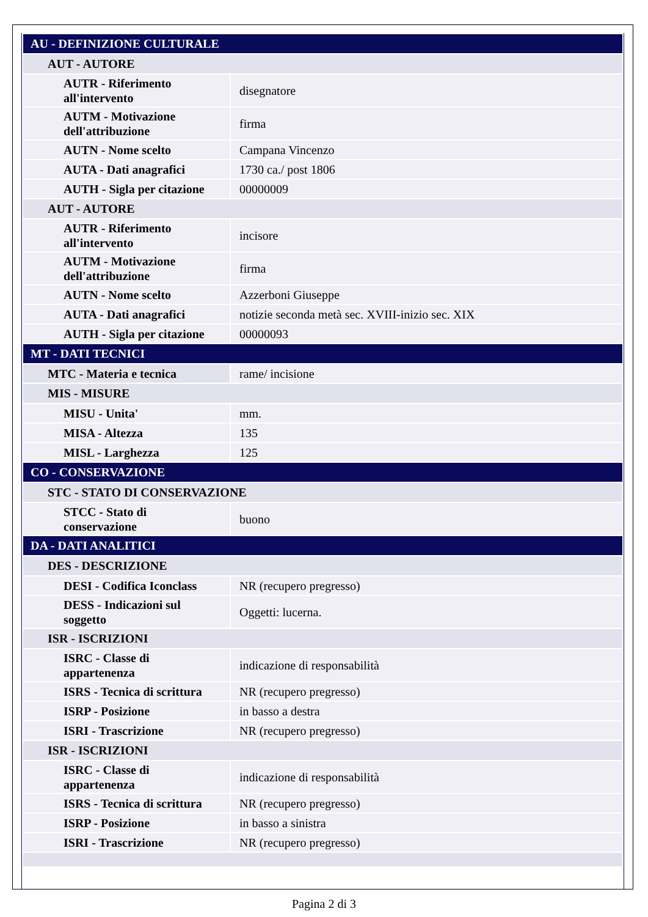| AU - DEFINIZIONE CULTURALE | |
| AUT - AUTORE | |
| AUTR - Riferimento all'intervento | disegnatore |
| AUTM - Motivazione dell'attribuzione | firma |
| AUTN - Nome scelto | Campana Vincenzo |
| AUTA - Dati anagrafici | 1730 ca./ post 1806 |
| AUTH - Sigla per citazione | 00000009 |
| AUT - AUTORE | |
| AUTR - Riferimento all'intervento | incisore |
| AUTM - Motivazione dell'attribuzione | firma |
| AUTN - Nome scelto | Azzerboni Giuseppe |
| AUTA - Dati anagrafici | notizie seconda metà sec. XVIII-inizio sec. XIX |
| AUTH - Sigla per citazione | 00000093 |
| MT - DATI TECNICI | |
| MTC - Materia e tecnica | rame/ incisione |
| MIS - MISURE | |
| MISU - Unita' | mm. |
| MISA - Altezza | 135 |
| MISL - Larghezza | 125 |
| CO - CONSERVAZIONE | |
| STC - STATO DI CONSERVAZIONE | |
| STCC - Stato di conservazione | buono |
| DA - DATI ANALITICI | |
| DES - DESCRIZIONE | |
| DESI - Codifica Iconclass | NR (recupero pregresso) |
| DESS - Indicazioni sul soggetto | Oggetti: lucerna. |
| ISR - ISCRIZIONI | |
| ISRC - Classe di appartenenza | indicazione di responsabilità |
| ISRS - Tecnica di scrittura | NR (recupero pregresso) |
| ISRP - Posizione | in basso a destra |
| ISRI - Trascrizione | NR (recupero pregresso) |
| ISR - ISCRIZIONI | |
| ISRC - Classe di appartenenza | indicazione di responsabilità |
| ISRS - Tecnica di scrittura | NR (recupero pregresso) |
| ISRP - Posizione | in basso a sinistra |
| ISRI - Trascrizione | NR (recupero pregresso) |
Pagina 2 di 3